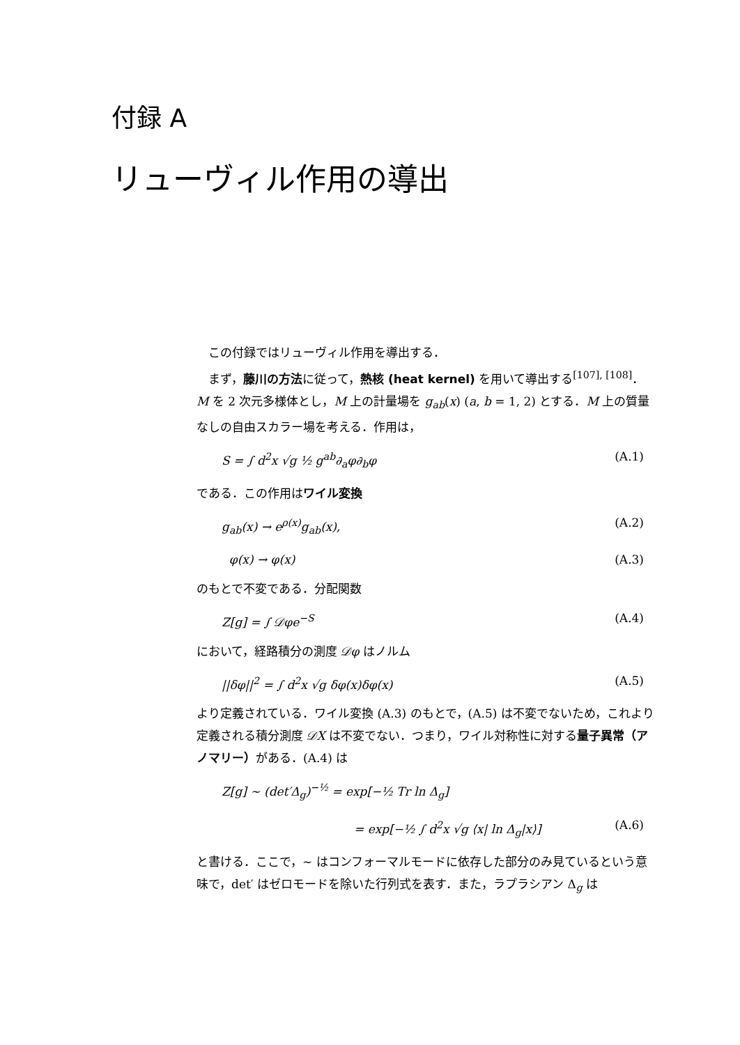付録 A
リューヴィル作用の導出
この付録ではリューヴィル作用を導出する．
まず，藤川の方法に従って，熱核 (heat kernel) を用いて導出する<sup>[107], [108]</sup>．
M を 2 次元多様体とし，M 上の計量場を g<sub>ab</sub>(x) (a, b = 1, 2) とする．M 上の質量なしの自由スカラー場を考える．作用は，
S = ∫ d<sup>2</sup>x √g ½ g<sup>ab</sup>∂<sub>a</sub>φ∂<sub>b</sub>φ (A.1)
である．この作用はワイル変換
g<sub>ab</sub>(x) → e<sup>ρ(x)</sup>g<sub>ab</sub>(x), (A.2)
φ(x) → φ(x) (A.3)
のもとで不変である．分配関数
Z[g] = ∫ 𝒟φe<sup>−S</sup> (A.4)
において，経路積分の測度 𝒟φ はノルム
||δφ||<sup>2</sup> = ∫ d<sup>2</sup>x √g δφ(x)δφ(x) (A.5)
より定義されている．ワイル変換 (A.3) のもとで，(A.5) は不変でないため，これより定義される積分測度 𝒟X は不変でない．つまり，ワイル対称性に対する量子異常（アノマリー）がある．(A.4) は
Z[g] ∼ (det′Δ<sub>g</sub>)<sup>−½</sup> = exp[−½ Tr ln Δ<sub>g</sub>]
= exp[−½ ∫ d<sup>2</sup>x √g ⟨x| ln Δ<sub>g</sub>|x⟩] (A.6)
と書ける．ここで，∼ はコンフォーマルモードに依存した部分のみ見ているという意味で，det′ はゼロモードを除いた行列式を表す．また，ラプラシアン Δ<sub>g</sub> は